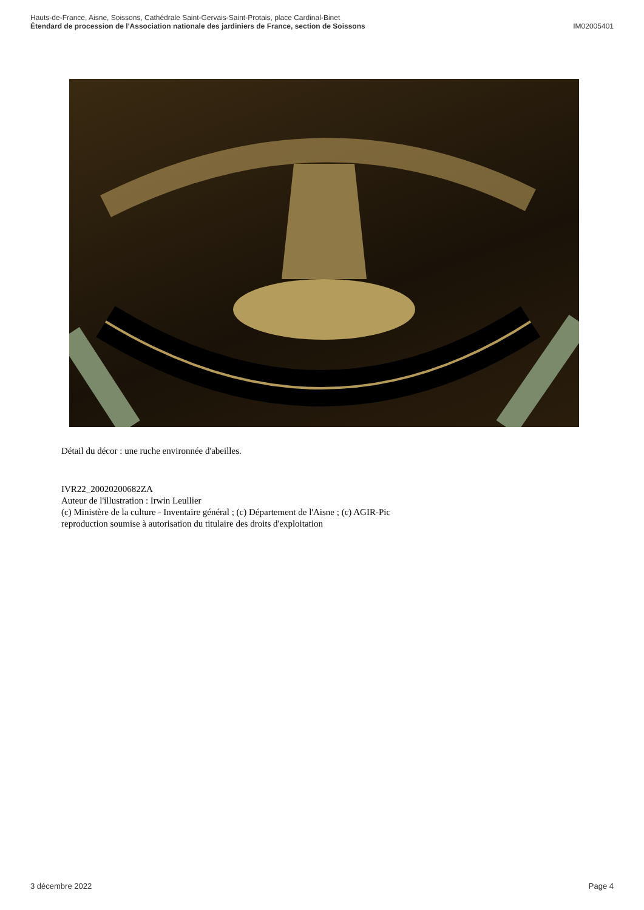Hauts-de-France, Aisne, Soissons, Cathédrale Saint-Gervais-Saint-Protais, place Cardinal-Binet
Étendard de procession de l'Association nationale des jardiniers de France, section de Soissons IM02005401
Détail du décor : une ruche environnée d'abeilles.
IVR22_20020200682ZA
Auteur de l'illustration : Irwin Leullier
(c) Ministère de la culture - Inventaire général ; (c) Département de l'Aisne ; (c) AGIR-Pic
reproduction soumise à autorisation du titulaire des droits d'exploitation
3 décembre 2022 Page 4